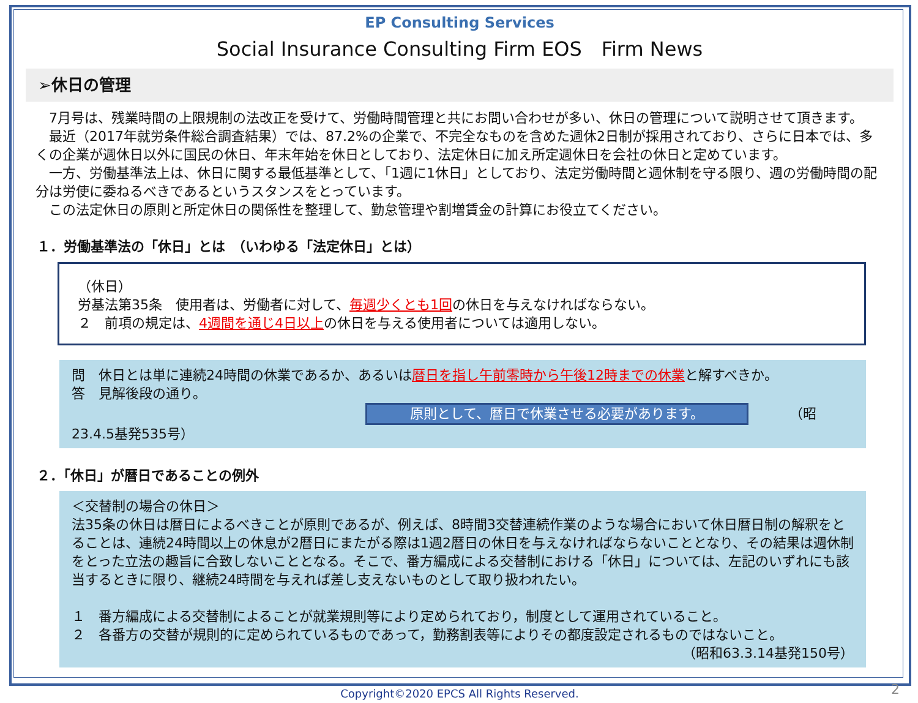EP Consulting Services
Social Insurance Consulting Firm EOS　Firm News
➢休日の管理
　7月号は、残業時間の上限規制の法改正を受けて、労働時間管理と共にお問い合わせが多い、休日の管理について説明させて頂きます。
　最近（2017年就労条件総合調査結果）では、87.2%の企業で、不完全なものを含めた週休2日制が採用されており、さらに日本では、多くの企業が週休日以外に国民の休日、年末年始を休日としており、法定休日に加え所定週休日を会社の休日と定めています。
　一方、労働基準法上は、休日に関する最低基準として、「1週に1休日」としており、法定労働時間と週休制を守る限り、週の労働時間の配分は労使に委ねるべきであるというスタンスをとっています。
　この法定休日の原則と所定休日の関係性を整理して、勤怠管理や割増賃金の計算にお役立てください。
１．労働基準法の「休日」とは　（いわゆる「法定休日」とは）
（休日）
労基法第35条　使用者は、労働者に対して、毎週少くとも1回の休日を与えなければならない。
２　前項の規定は、4週間を通じ4日以上の休日を与える使用者については適用しない。
問　休日とは単に連続24時間の休業であるか、あるいは暦日を指し午前零時から午後12時までの休業と解すべきか。
答　見解後段の通り。
原則として、暦日で休業させる必要があります。 （昭23.4.5基発535号）
２．「休日」が暦日であることの例外
＜交替制の場合の休日＞
法35条の休日は暦日によるべきことが原則であるが、例えば、8時間3交替連続作業のような場合において休日暦日制の解釈をとることは、連続24時間以上の休息が2暦日にまたがる際は1週2暦日の休日を与えなければならないこととなり、その結果は週休制をとった立法の趣旨に合致しないこととなる。そこで、番方編成による交替制における「休日」については、左記のいずれにも該当するときに限り、継続24時間を与えれば差し支えないものとして取り扱われたい。
１　番方編成による交替制によることが就業規則等により定められており，制度として運用されていること。
２　各番方の交替が規則的に定められているものであって，勤務割表等によりその都度設定されるものではないこと。
（昭和63.3.14基発150号）
Copyright©2020 EPCS All Rights Reserved.
2